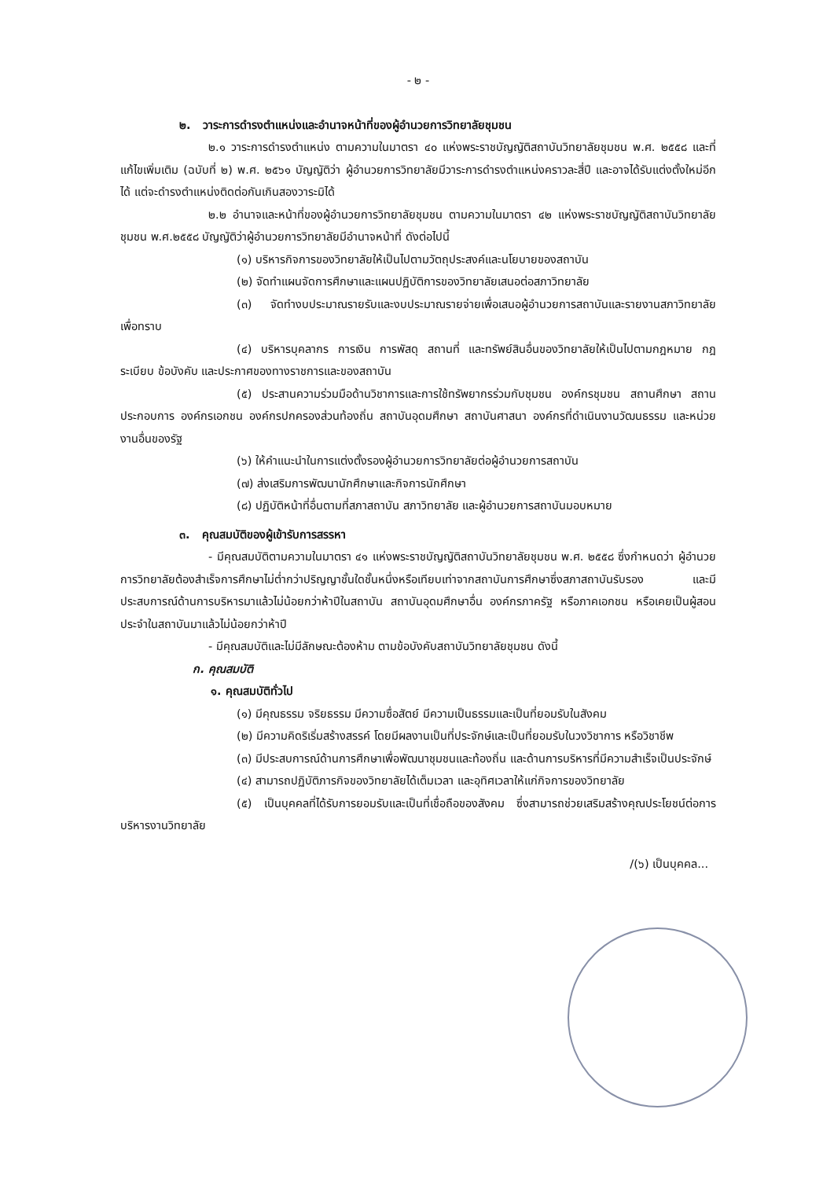- ๒ -
๒. วาระการดำรงตำแหน่งและอำนาจหน้าที่ของผู้อำนวยการวิทยาลัยชุมชน
๒.๑ วาระการดำรงตำแหน่ง ตามความในมาตรา ๔๐ แห่งพระราชบัญญัติสถาบันวิทยาลัยชุมชน พ.ศ. ๒๕๕๘ และที่แก้ไขเพิ่มเติม (ฉบับที่ ๒) พ.ศ. ๒๕๖๑ บัญญัติว่า ผู้อำนวยการวิทยาลัยมีวาระการดำรงตำแหน่งคราวละสี่ปี และอาจได้รับแต่งตั้งใหม่อีกได้ แต่จะดำรงตำแหน่งติดต่อกันเกินสองวาระมิได้
๒.๒ อำนาจและหน้าที่ของผู้อำนวยการวิทยาลัยชุมชน ตามความในมาตรา ๔๒ แห่งพระราชบัญญัติสถาบันวิทยาลัยชุมชน พ.ศ.๒๕๕๘ บัญญัติว่าผู้อำนวยการวิทยาลัยมีอำนาจหน้าที่ ดังต่อไปนี้
(๑) บริหารกิจการของวิทยาลัยให้เป็นไปตามวัตถุประสงค์และนโยบายของสถาบัน
(๒) จัดทำแผนจัดการศึกษาและแผนปฏิบัติการของวิทยาลัยเสนอต่อสภาวิทยาลัย
(๓) จัดทำงบประมาณรายรับและงบประมาณรายจ่ายเพื่อเสนอผู้อำนวยการสถาบันและรายงานสภาวิทยาลัยเพื่อทราบ
(๔) บริหารบุคลากร การเงิน การพัสดุ สถานที่ และทรัพย์สินอื่นของวิทยาลัยให้เป็นไปตามกฎหมาย กฎ ระเบียบ ข้อบังคับ และประกาศของทางราชการและของสถาบัน
(๕) ประสานความร่วมมือด้านวิชาการและการใช้ทรัพยากรร่วมกับชุมชน องค์กรชุมชน สถานศึกษา สถานประกอบการ องค์กรเอกชน องค์กรปกครองส่วนท้องถิ่น สถาบันอุดมศึกษา สถาบันศาสนา องค์กรที่ดำเนินงานวัฒนธรรม และหน่วยงานอื่นของรัฐ
(๖) ให้คำแนะนำในการแต่งตั้งรองผู้อำนวยการวิทยาลัยต่อผู้อำนวยการสถาบัน
(๗) ส่งเสริมการพัฒนานักศึกษาและกิจการนักศึกษา
(๘) ปฏิบัติหน้าที่อื่นตามที่สภาสถาบัน สภาวิทยาลัย และผู้อำนวยการสถาบันมอบหมาย
๓. คุณสมบัติของผู้เข้ารับการสรรหา
- มีคุณสมบัติตามความในมาตรา ๔๑ แห่งพระราชบัญญัติสถาบันวิทยาลัยชุมชน พ.ศ. ๒๕๕๘ ซึ่งกำหนดว่า ผู้อำนวยการวิทยาลัยต้องสำเร็จการศึกษาไม่ต่ำกว่าปริญญาชั้นใดชั้นหนึ่งหรือเทียบเท่าจากสถาบันการศึกษาซึ่งสภาสถาบันรับรอง และมีประสบการณ์ด้านการบริหารมาแล้วไม่น้อยกว่าห้าปีในสถาบัน สถาบันอุดมศึกษาอื่น องค์กรภาครัฐ หรือภาคเอกชน หรือเคยเป็นผู้สอนประจำในสถาบันมาแล้วไม่น้อยกว่าห้าปี
- มีคุณสมบัติและไม่มีลักษณะต้องห้าม ตามข้อบังคับสถาบันวิทยาลัยชุมชน ดังนี้
ก. คุณสมบัติ
๑. คุณสมบัติทั่วไป
(๑) มีคุณธรรม จริยธรรม มีความซื่อสัตย์ มีความเป็นธรรมและเป็นที่ยอมรับในสังคม
(๒) มีความคิดริเริ่มสร้างสรรค์ โดยมีผลงานเป็นที่ประจักษ์และเป็นที่ยอมรับในวงวิชาการ หรือวิชาชีพ
(๓) มีประสบการณ์ด้านการศึกษาเพื่อพัฒนาชุมชนและท้องถิ่น และด้านการบริหารที่มีความสำเร็จเป็นประจักษ์
(๔) สามารถปฏิบัติภารกิจของวิทยาลัยได้เต็มเวลา และอุทิศเวลาให้แก่กิจการของวิทยาลัย
(๕) เป็นบุคคลที่ได้รับการยอมรับและเป็นที่เชื่อถือของสังคม ซึ่งสามารถช่วยเสริมสร้างคุณประโยชน์ต่อการบริหารงานวิทยาลัย
/(๖) เป็นบุคคล...